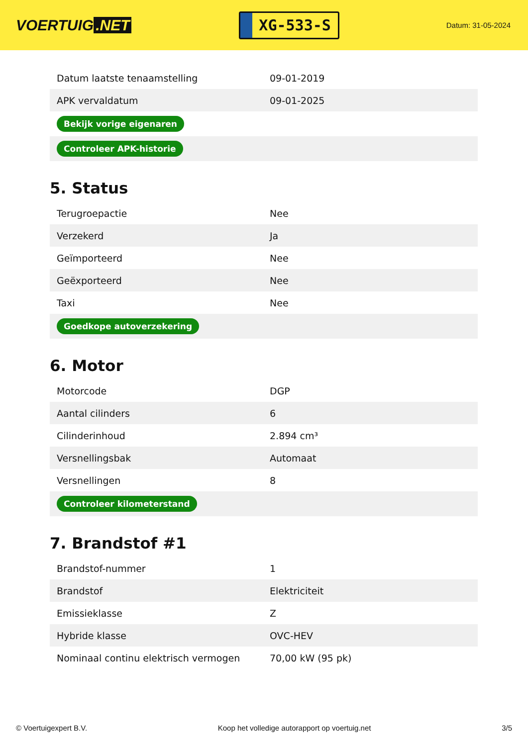VOERTUIG.NET
XG-533-S
Datum: 31-05-2024
| Datum laatste tenaamstelling | 09-01-2019 |
| APK vervaldatum | 09-01-2025 |
| Bekijk vorige eigenaren | |
| Controleer APK-historie | |
5. Status
| Terugroepactie | Nee |
| Verzekerd | Ja |
| Geïmporteerd | Nee |
| Geëxporteerd | Nee |
| Taxi | Nee |
| Goedkope autoverzekering | |
6. Motor
| Motorcode | DGP |
| Aantal cilinders | 6 |
| Cilinderinhoud | 2.894 cm³ |
| Versnellingsbak | Automaat |
| Versnellingen | 8 |
| Controleer kilometerstand | |
7. Brandstof #1
| Brandstof-nummer | 1 |
| Brandstof | Elektriciteit |
| Emissieklasse | Z |
| Hybride klasse | OVC-HEV |
| Nominaal continu elektrisch vermogen | 70,00 kW (95 pk) |
© Voertuigexpert B.V. Koop het volledige autorapport op voertuig.net 3/5